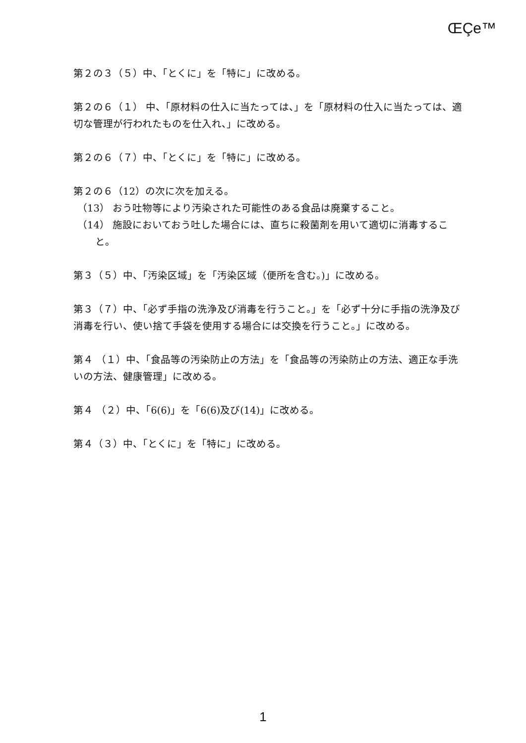ŒÇe™
第２の３（５）中、「とくに」を「特に」に改める。
第２の６（１） 中、「原材料の仕入に当たっては、」を「原材料の仕入に当たっては、適切な管理が行われたものを仕入れ、」に改める。
第２の６（７）中、「とくに」を「特に」に改める。
第２の６（12）の次に次を加える。
（13） おう吐物等により汚染された可能性のある食品は廃棄すること。
（14） 施設においておう吐した場合には、直ちに殺菌剤を用いて適切に消毒すること。
第３（５）中、「汚染区域」を「汚染区域（便所を含む。)」に改める。
第３（７）中、「必ず手指の洗浄及び消毒を行うこと。」を「必ず十分に手指の洗浄及び消毒を行い、使い捨て手袋を使用する場合には交換を行うこと。」に改める。
第４ （１）中、「食品等の汚染防止の方法」を「食品等の汚染防止の方法、適正な手洗いの方法、健康管理」に改める。
第４ （２）中、「6(6)」を「6(6)及び(14)」に改める。
第４（３）中、「とくに」を「特に」に改める。
1